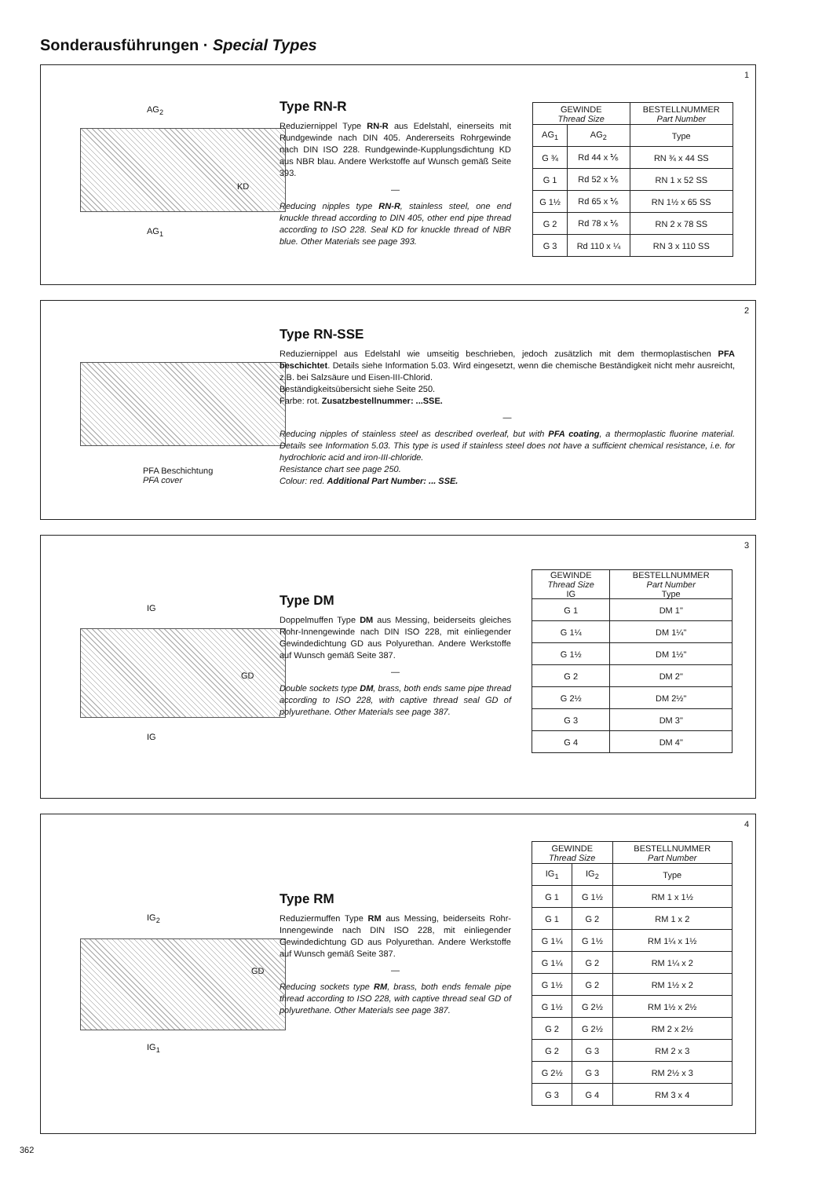Sonderausführungen · Special Types
1
AG<sub>2</sub>
KD
AG<sub>1</sub>
Type RN-R
Reduziernippel Type RN-R aus Edelstahl, einerseits mit Rundgewinde nach DIN 405. Andererseits Rohrgewinde nach DIN ISO 228. Rundgewinde-Kupplungsdichtung KD aus NBR blau. Andere Werkstoffe auf Wunsch gemäß Seite 393.
—
Reducing nipples type RN-R, stainless steel, one end knuckle thread according to DIN 405, other end pipe thread according to ISO 228. Seal KD for knuckle thread of NBR blue. Other Materials see page 393.
| GEWINDE Thread Size | | BESTELLNUMMER Part Number |
| --- | --- | --- |
| AG<sub>1</sub> | AG<sub>2</sub> | Type |
| G ¾ | Rd 44 x ⅙ | RN ¾ x 44 SS |
| G 1 | Rd 52 x ⅙ | RN 1 x 52 SS |
| G 1½ | Rd 65 x ⅙ | RN 1½ x 65 SS |
| G 2 | Rd 78 x ⅙ | RN 2 x 78 SS |
| G 3 | Rd 110 x ¼ | RN 3 x 110 SS |
2
PFA Beschichtung
PFA cover
Type RN-SSE
Reduziernippel aus Edelstahl wie umseitig beschrieben, jedoch zusätzlich mit dem thermoplastischen PFA beschichtet. Details siehe Information 5.03. Wird eingesetzt, wenn die chemische Beständigkeit nicht mehr ausreicht, z.B. bei Salzsäure und Eisen-III-Chlorid.
Beständigkeitsübersicht siehe Seite 250.
Farbe: rot. Zusatzbestellnummer: ...SSE.
—
Reducing nipples of stainless steel as described overleaf, but with PFA coating, a thermoplastic fluorine material. Details see Information 5.03. This type is used if stainless steel does not have a sufficient chemical resistance, i.e. for hydrochloric acid and iron-III-chloride.
Resistance chart see page 250.
Colour: red. Additional Part Number: ... SSE.
3
IG
GD
IG
Type DM
Doppelmuffen Type DM aus Messing, beiderseits gleiches Rohr-Innengewinde nach DIN ISO 228, mit einliegender Gewindedichtung GD aus Polyurethan. Andere Werkstoffe auf Wunsch gemäß Seite 387.
—
Double sockets type DM, brass, both ends same pipe thread according to ISO 228, with captive thread seal GD of polyurethane. Other Materials see page 387.
| GEWINDE Thread Size IG | BESTELLNUMMER Part Number Type |
| --- | --- |
| G 1 | DM 1" |
| G 1¼ | DM 1¼" |
| G 1½ | DM 1½" |
| G 2 | DM 2" |
| G 2½ | DM 2½" |
| G 3 | DM 3" |
| G 4 | DM 4" |
4
IG<sub>2</sub>
GD
IG<sub>1</sub>
Type RM
Reduziermuffen Type RM aus Messing, beiderseits Rohr-Innengewinde nach DIN ISO 228, mit einliegender Gewindedichtung GD aus Polyurethan. Andere Werkstoffe auf Wunsch gemäß Seite 387.
—
Reducing sockets type RM, brass, both ends female pipe thread according to ISO 228, with captive thread seal GD of polyurethane. Other Materials see page 387.
| GEWINDE Thread Size | | BESTELLNUMMER Part Number |
| --- | --- | --- |
| IG<sub>1</sub> | IG<sub>2</sub> | Type |
| G 1 | G 1½ | RM 1 x 1½ |
| G 1 | G 2 | RM 1 x 2 |
| G 1¼ | G 1½ | RM 1¼ x 1½ |
| G 1¼ | G 2 | RM 1¼ x 2 |
| G 1½ | G 2 | RM 1½ x 2 |
| G 1½ | G 2½ | RM 1½ x 2½ |
| G 2 | G 2½ | RM 2 x 2½ |
| G 2 | G 3 | RM 2 x 3 |
| G 2½ | G 3 | RM 2½ x 3 |
| G 3 | G 4 | RM 3 x 4 |
362